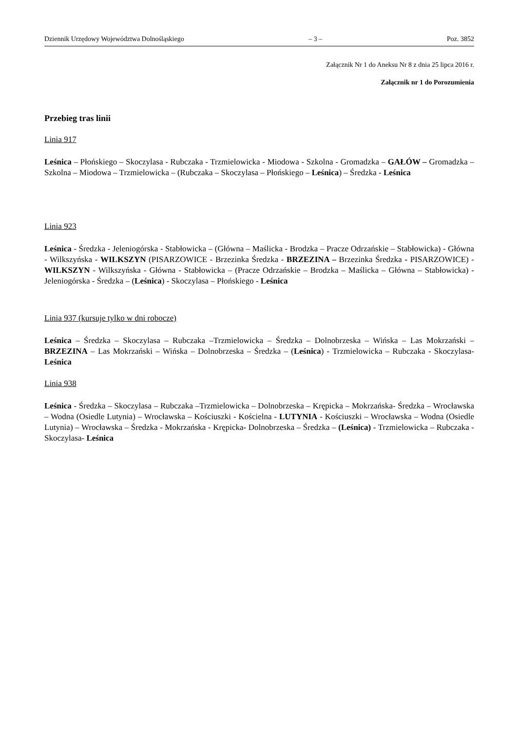Dziennik Urzędowy Województwa Dolnośląskiego – 3 – Poz. 3852
Załącznik Nr 1 do Aneksu Nr 8 z dnia 25 lipca 2016 r.
Załącznik nr 1 do Porozumienia
Przebieg tras linii
Linia 917
Leśnica – Płońskiego – Skoczylasa - Rubczaka - Trzmielowicka - Miodowa - Szkolna - Gromadzka – GAŁÓW – Gromadzka – Szkolna – Miodowa – Trzmielowicka – (Rubczaka – Skoczylasa – Płońskiego – Leśnica) – Średzka - Leśnica
Linia 923
Leśnica - Średzka - Jeleniogórska - Stabłowicka – (Główna – Maślicka - Brodzka – Pracze Odrzańskie – Stabłowicka) - Główna - Wilkszyńska - WILKSZYN (PISARZOWICE - Brzezinka Średzka - BRZEZINA – Brzezinka Średzka - PISARZOWICE) - WILKSZYN - Wilkszyńska - Główna - Stabłowicka – (Pracze Odrzańskie – Brodzka – Maślicka – Główna – Stabłowicka) - Jeleniogórska - Średzka – (Leśnica) - Skoczylasa – Płońskiego - Leśnica
Linia 937 (kursuje tylko w dni robocze)
Leśnica – Średzka – Skoczylasa – Rubczaka –Trzmielowicka – Średzka – Dolnobrzeska – Wińska – Las Mokrzański – BRZEZINA – Las Mokrzański – Wińska – Dolnobrzeska – Średzka – (Leśnica) - Trzmielowicka – Rubczaka - Skoczylasa- Leśnica
Linia 938
Leśnica - Średzka – Skoczylasa – Rubczaka –Trzmielowicka – Dolnobrzeska – Krępicka – Mokrzańska- Średzka – Wrocławska – Wodna (Osiedle Lutynia) – Wrocławska – Kościuszki - Kościelna - LUTYNIA - Kościuszki – Wrocławska – Wodna (Osiedle Lutynia) – Wrocławska – Średzka - Mokrzańska - Krępicka- Dolnobrzeska – Średzka – (Leśnica) - Trzmielowicka – Rubczaka - Skoczylasa- Leśnica